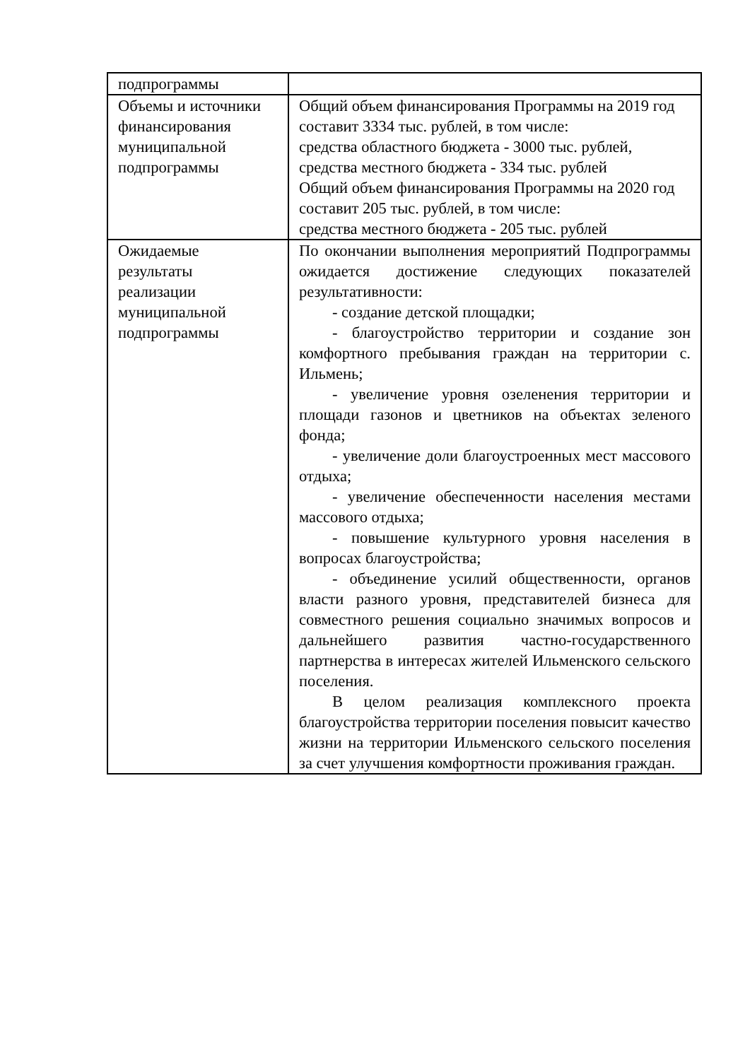| подпрограммы | |
| Объемы и источники финансирования муниципальной подпрограммы | Общий объем финансирования Программы на 2019 год составит 3334 тыс. рублей, в том числе: средства областного бюджета - 3000 тыс. рублей, средства местного бюджета - 334 тыс. рублей Общий объем финансирования Программы на 2020 год составит 205 тыс. рублей, в том числе: средства местного бюджета - 205 тыс. рублей |
| Ожидаемые результаты реализации муниципальной подпрограммы | По окончании выполнения мероприятий Подпрограммы ожидается достижение следующих показателей результативности: - создание детской площадки; - благоустройство территории и создание зон комфортного пребывания граждан на территории с. Ильмень; - увеличение уровня озеленения территории и площади газонов и цветников на объектах зеленого фонда; - увеличение доли благоустроенных мест массового отдыха; - увеличение обеспеченности населения местами массового отдыха; - повышение культурного уровня населения в вопросах благоустройства; - объединение усилий общественности, органов власти разного уровня, представителей бизнеса для совместного решения социально значимых вопросов и дальнейшего развития частно-государственного партнерства в интересах жителей Ильменского сельского поселения. В целом реализация комплексного проекта благоустройства территории поселения повысит качество жизни на территории Ильменского сельского поселения за счет улучшения комфортности проживания граждан. |